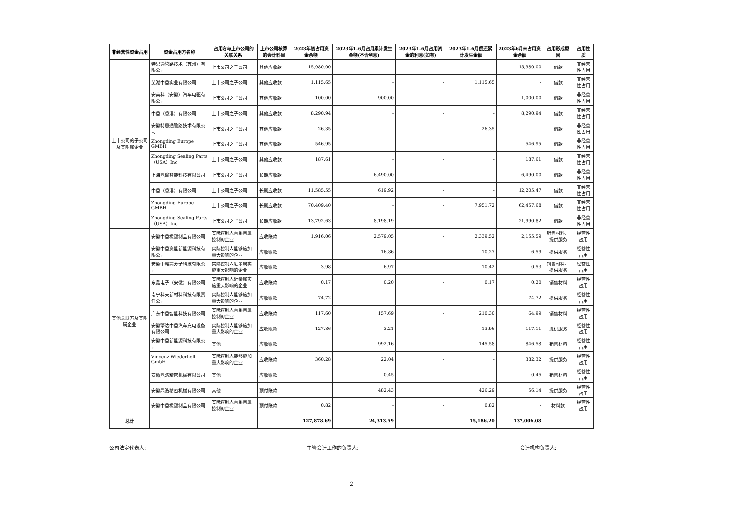| 非经营性资金占用 | 资金占用方名称 | 占用方与上市公司的关联关系 | 上市公司核算的会计科目 | 2023年初占用资金余额 | 2023年1-6月占用累计发生金额(不含利息) | 2023年1-6月占用资金的利息(如有) | 2023年1-6月偿还累计发生金额 | 2023年6月末占用资金余额 | 占用形成原因 | 占用性质 |
| --- | --- | --- | --- | --- | --- | --- | --- | --- | --- | --- |
| 上市公司的子公司及其附属企业 | 特思通管路技术（苏州）有限公司 | 上市公司之子公司 | 其他应收款 | 15,980.00 | - | - | - | 15,980.00 | 借款 | 非经营性占用 |
| | 芜湖中鼎实业有限公司 | 上市公司之子公司 | 其他应收款 | 1,115.65 | - | - | 1,115.65 | - | 借款 | 非经营性占用 |
| | 安美科（安徽）汽车电驱有限公司 | 上市公司之子公司 | 其他应收款 | 100.00 | 900.00 | - | - | 1,000.00 | 借款 | 非经营性占用 |
| | 中鼎（香港）有限公司 | 上市公司之子公司 | 其他应收款 | 8,290.94 | - | - | - | 8,290.94 | 借款 | 非经营性占用 |
| | 安徽特思通管路技术有限公司 | 上市公司之子公司 | 其他应收款 | 26.35 | - | - | 26.35 | - | 借款 | 非经营性占用 |
| | Zhongding Europe GMBH | 上市公司之子公司 | 其他应收款 | 546.95 | - | - | - | 546.95 | 借款 | 非经营性占用 |
| | Zhongding Sealing Parts（USA）Inc | 上市公司之子公司 | 其他应收款 | 187.61 | - | - | - | 187.61 | 借款 | 非经营性占用 |
| | 上海鼎瑜智能科技有限公司 | 上市公司之子公司 | 长期应收款 | - | 6,490.00 | - | - | 6,490.00 | 借款 | 非经营性占用 |
| | 中鼎（香港）有限公司 | 上市公司之子公司 | 长期应收款 | 11,585.55 | 619.92 | - | - | 12,205.47 | 借款 | 非经营性占用 |
| | Zhongding Europe GMBH | 上市公司之子公司 | 长期应收款 | 70,409.40 | - | - | 7,951.72 | 62,457.68 | 借款 | 非经营性占用 |
| | Zhongding Sealing Parts（USA）Inc | 上市公司之子公司 | 长期应收款 | 13,792.63 | 8,198.19 | - | - | 21,990.82 | 借款 | 非经营性占用 |
| 其他关联方及其附属企业 | 安徽中鼎橡塑制品有限公司 | 实际控制人直系亲属控制的企业 | 应收账款 | 1,916.06 | 2,579.05 | - | 2,339.52 | 2,155.59 | 销售材料、提供服务 | 经营性占用 |
| | 安徽中鼎资能新能源科技有限公司 | 实际控制人能够施加重大影响的企业 | 应收账款 | - | 16.86 | - | 10.27 | 6.59 | 提供服务 | 经营性占用 |
| | 安徽中翰高分子科技有限公司 | 实际控制人近亲属实施重大影响的企业 | 应收账款 | 3.98 | 6.97 | - | 10.42 | 0.53 | 销售材料、提供服务 | 经营性占用 |
| | 东鑫电子（安徽）有限公司 | 实际控制人近亲属实施重大影响的企业 | 应收账款 | 0.17 | 0.20 | - | 0.17 | 0.20 | 销售材料 | 经营性占用 |
| | 南宁科天新材料科技有限责任公司 | 实际控制人能够施加重大影响的企业 | 应收账款 | 74.72 | - | - | - | 74.72 | 提供服务 | 经营性占用 |
| | 广东中鼎智能科技有限公司 | 实际控制人直系亲属控制的企业 | 应收账款 | 117.60 | 157.69 | - | 210.30 | 64.99 | 销售材料 | 经营性占用 |
| | 安徽擎达中鼎汽车充电设备有限公司 | 实际控制人能够施加重大影响的企业 | 应收账款 | 127.86 | 3.21 | - | 13.96 | 117.11 | 提供服务 | 经营性占用 |
| | 安徽中鼎新能源科技有限公司 | 其他 | 应收账款 | | 992.16 | | 145.58 | 846.58 | 销售材料 | 经营性占用 |
| | Vincenz Wiederholt GmbH | 实际控制人能够施加重大影响的企业 | 应收账款 | 360.28 | 22.04 | - | - | 382.32 | 提供服务 | 经营性占用 |
| | 安徽鼎浩精密机械有限公司 | 其他 | 应收账款 | | 0.45 | | - | 0.45 | 销售材料 | 经营性占用 |
| | 安徽鼎浩精密机械有限公司 | 其他 | 预付账款 | | 482.43 | | 426.29 | 56.14 | 提供服务 | 经营性占用 |
| | 安徽中鼎橡塑制品有限公司 | 实际控制人直系亲属控制的企业 | 预付账款 | 0.82 | - | - | 0.82 | - | 材料款 | 经营性占用 |
| 总计 | | | | 127,878.69 | 24,313.59 | - | 15,186.20 | 137,006.08 | | |
公司法定代表人: 主管会计工作的负责人: 会计机构负责人:
2